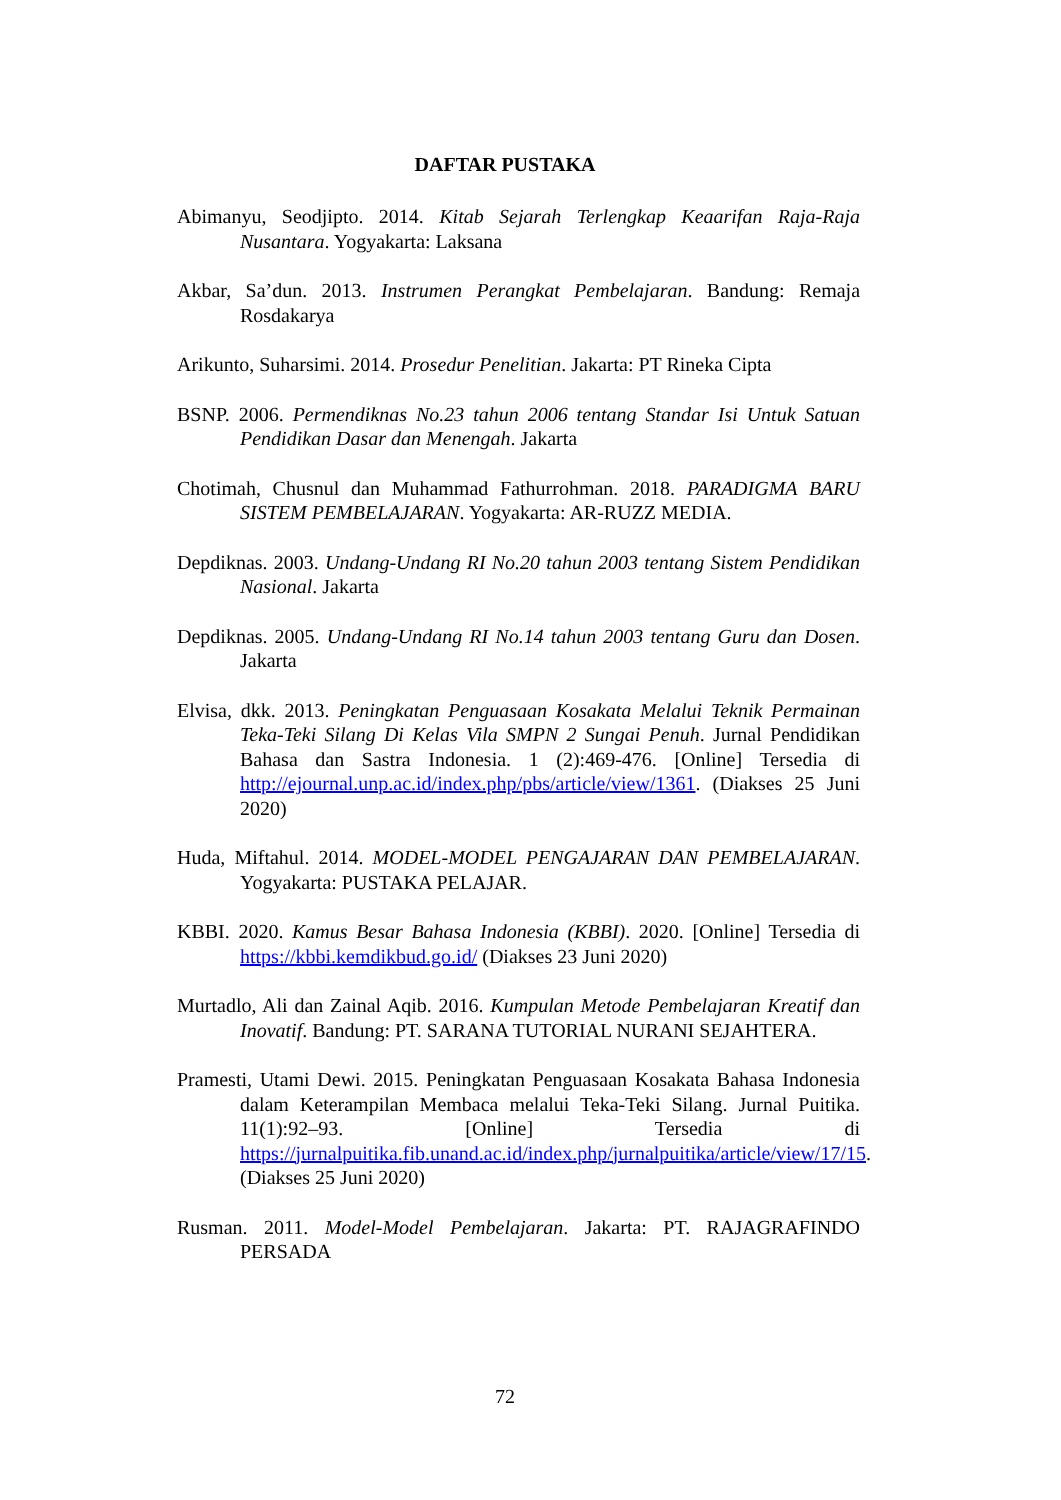DAFTAR PUSTAKA
Abimanyu, Seodjipto. 2014. Kitab Sejarah Terlengkap Keaarifan Raja-Raja Nusantara. Yogyakarta: Laksana
Akbar, Sa’dun. 2013. Instrumen Perangkat Pembelajaran. Bandung: Remaja Rosdakarya
Arikunto, Suharsimi. 2014. Prosedur Penelitian. Jakarta: PT Rineka Cipta
BSNP. 2006. Permendiknas No.23 tahun 2006 tentang Standar Isi Untuk Satuan Pendidikan Dasar dan Menengah. Jakarta
Chotimah, Chusnul dan Muhammad Fathurrohman. 2018. PARADIGMA BARU SISTEM PEMBELAJARAN. Yogyakarta: AR-RUZZ MEDIA.
Depdiknas. 2003. Undang-Undang RI No.20 tahun 2003 tentang Sistem Pendidikan Nasional. Jakarta
Depdiknas. 2005. Undang-Undang RI No.14 tahun 2003 tentang Guru dan Dosen. Jakarta
Elvisa, dkk. 2013. Peningkatan Penguasaan Kosakata Melalui Teknik Permainan Teka-Teki Silang Di Kelas Vila SMPN 2 Sungai Penuh. Jurnal Pendidikan Bahasa dan Sastra Indonesia. 1 (2):469-476. [Online] Tersedia di http://ejournal.unp.ac.id/index.php/pbs/article/view/1361. (Diakses 25 Juni 2020)
Huda, Miftahul. 2014. MODEL-MODEL PENGAJARAN DAN PEMBELAJARAN. Yogyakarta: PUSTAKA PELAJAR.
KBBI. 2020. Kamus Besar Bahasa Indonesia (KBBI). 2020. [Online] Tersedia di https://kbbi.kemdikbud.go.id/ (Diakses 23 Juni 2020)
Murtadlo, Ali dan Zainal Aqib. 2016. Kumpulan Metode Pembelajaran Kreatif dan Inovatif. Bandung: PT. SARANA TUTORIAL NURANI SEJAHTERA.
Pramesti, Utami Dewi. 2015. Peningkatan Penguasaan Kosakata Bahasa Indonesia dalam Keterampilan Membaca melalui Teka-Teki Silang. Jurnal Puitika. 11(1):92–93. [Online] Tersedia di https://jurnalpuitika.fib.unand.ac.id/index.php/jurnalpuitika/article/view/17/15. (Diakses 25 Juni 2020)
Rusman. 2011. Model-Model Pembelajaran. Jakarta: PT. RAJAGRAFINDO PERSADA
72